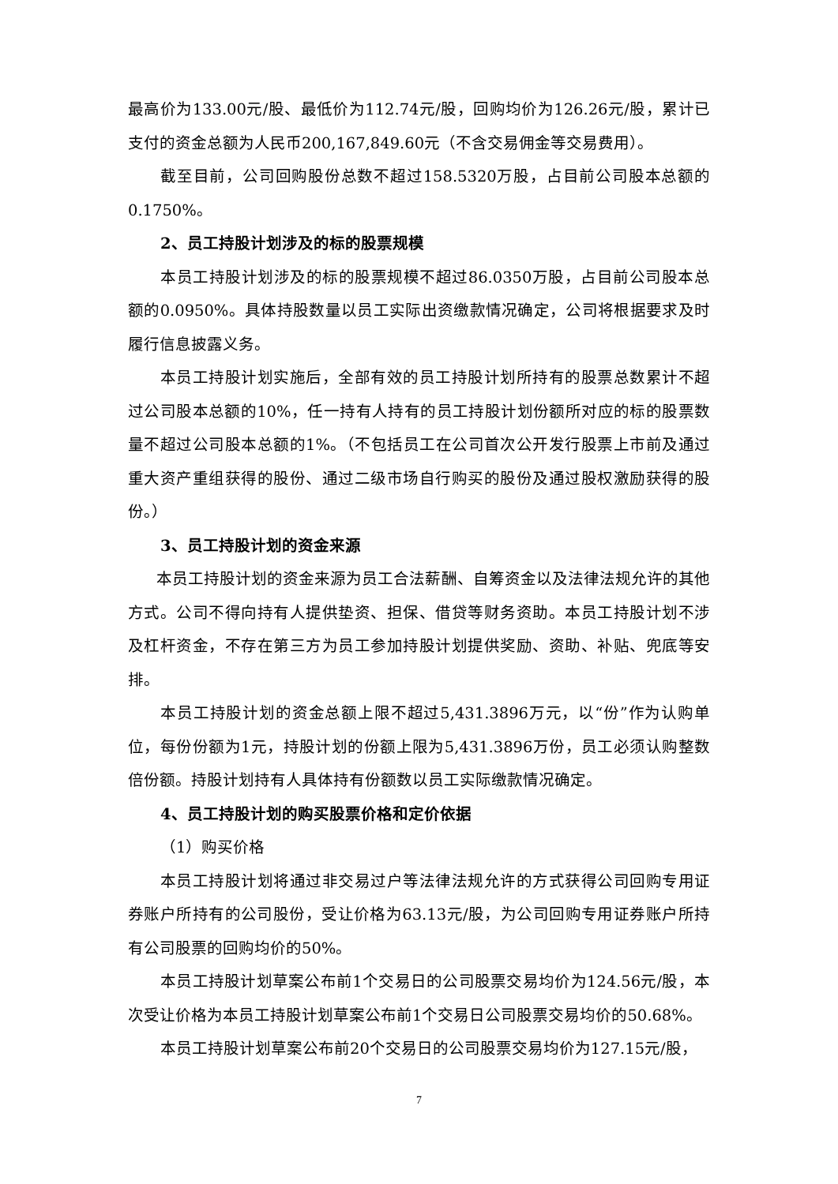最高价为133.00元/股、最低价为112.74元/股，回购均价为126.26元/股，累计已支付的资金总额为人民币200,167,849.60元（不含交易佣金等交易费用）。
截至目前，公司回购股份总数不超过158.5320万股，占目前公司股本总额的0.1750%。
2、员工持股计划涉及的标的股票规模
本员工持股计划涉及的标的股票规模不超过86.0350万股，占目前公司股本总额的0.0950%。具体持股数量以员工实际出资缴款情况确定，公司将根据要求及时履行信息披露义务。
本员工持股计划实施后，全部有效的员工持股计划所持有的股票总数累计不超过公司股本总额的10%，任一持有人持有的员工持股计划份额所对应的标的股票数量不超过公司股本总额的1%。（不包括员工在公司首次公开发行股票上市前及通过重大资产重组获得的股份、通过二级市场自行购买的股份及通过股权激励获得的股份。）
3、员工持股计划的资金来源
本员工持股计划的资金来源为员工合法薪酬、自筹资金以及法律法规允许的其他方式。公司不得向持有人提供垫资、担保、借贷等财务资助。本员工持股计划不涉及杠杆资金，不存在第三方为员工参加持股计划提供奖励、资助、补贴、兜底等安排。
本员工持股计划的资金总额上限不超过5,431.3896万元，以“份”作为认购单位，每份份额为1元，持股计划的份额上限为5,431.3896万份，员工必须认购整数倍份额。持股计划持有人具体持有份额数以员工实际缴款情况确定。
4、员工持股计划的购买股票价格和定价依据
（1）购买价格
本员工持股计划将通过非交易过户等法律法规允许的方式获得公司回购专用证券账户所持有的公司股份，受让价格为63.13元/股，为公司回购专用证券账户所持有公司股票的回购均价的50%。
本员工持股计划草案公布前1个交易日的公司股票交易均价为124.56元/股，本次受让价格为本员工持股计划草案公布前1个交易日公司股票交易均价的50.68%。
本员工持股计划草案公布前20个交易日的公司股票交易均价为127.15元/股，
7